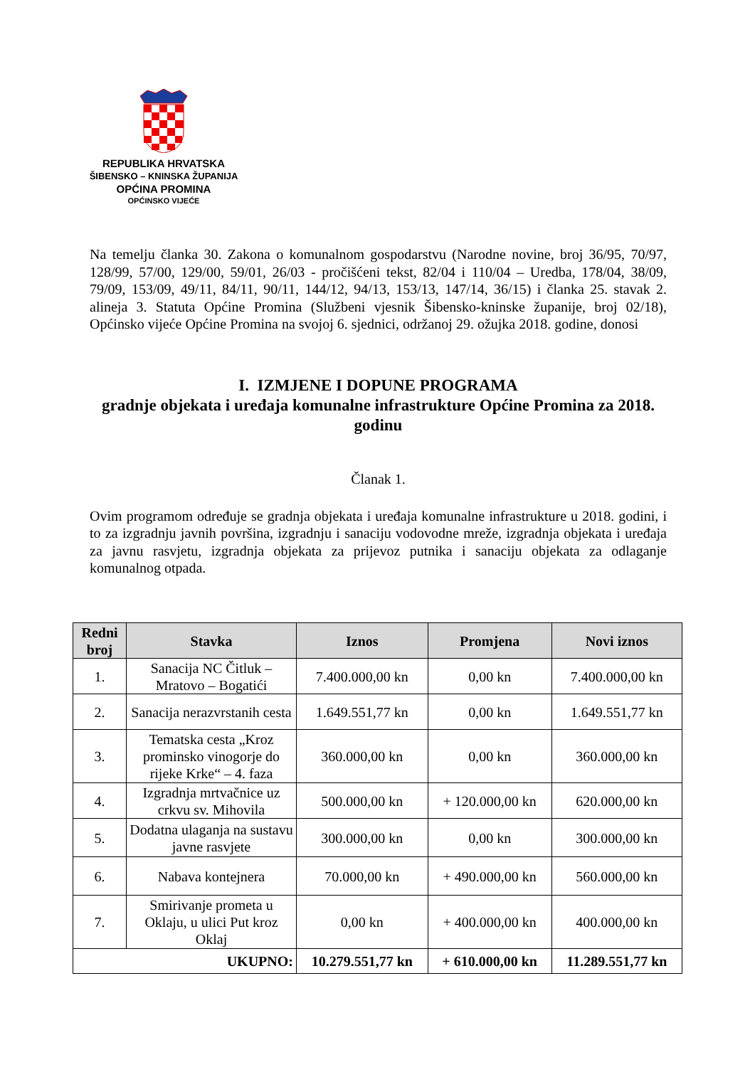REPUBLIKA HRVATSKA
ŠIBENSKO – KNINSKA ŽUPANIJA
OPĆINA PROMINA
OPĆINSKO VIJEĆE
Na temelju članka 30. Zakona o komunalnom gospodarstvu (Narodne novine, broj 36/95, 70/97, 128/99, 57/00, 129/00, 59/01, 26/03 - pročišćeni tekst, 82/04 i 110/04 – Uredba, 178/04, 38/09, 79/09, 153/09, 49/11, 84/11, 90/11, 144/12, 94/13, 153/13, 147/14, 36/15) i članka 25. stavak 2. alineja 3. Statuta Općine Promina (Službeni vjesnik Šibensko-kninske županije, broj 02/18), Općinsko vijeće Općine Promina na svojoj 6. sjednici, održanoj 29. ožujka 2018. godine, donosi
I. IZMJENE I DOPUNE PROGRAMA
gradnje objekata i uređaja komunalne infrastrukture Općine Promina za 2018. godinu
Članak 1.
Ovim programom određuje se gradnja objekata i uređaja komunalne infrastrukture u 2018. godini, i to za izgradnju javnih površina, izgradnju i sanaciju vodovodne mreže, izgradnja objekata i uređaja za javnu rasvjetu, izgradnja objekata za prijevoz putnika i sanaciju objekata za odlaganje komunalnog otpada.
| Redni broj | Stavka | Iznos | Promjena | Novi iznos |
| --- | --- | --- | --- | --- |
| 1. | Sanacija NC Čitluk – Mratovo – Bogatići | 7.400.000,00 kn | 0,00 kn | 7.400.000,00 kn |
| 2. | Sanacija nerazvrstanih cesta | 1.649.551,77 kn | 0,00 kn | 1.649.551,77 kn |
| 3. | Tematska cesta „Kroz prominsko vinogorje do rijeke Krke“ – 4. faza | 360.000,00 kn | 0,00 kn | 360.000,00 kn |
| 4. | Izgradnja mrtvačnice uz crkvu sv. Mihovila | 500.000,00 kn | + 120.000,00 kn | 620.000,00 kn |
| 5. | Dodatna ulaganja na sustavu javne rasvjete | 300.000,00 kn | 0,00 kn | 300.000,00 kn |
| 6. | Nabava kontejnera | 70.000,00 kn | + 490.000,00 kn | 560.000,00 kn |
| 7. | Smirivanje prometa u Oklaju, u ulici Put kroz Oklaj | 0,00 kn | + 400.000,00 kn | 400.000,00 kn |
| UKUPNO: | | 10.279.551,77 kn | + 610.000,00 kn | 11.289.551,77 kn |